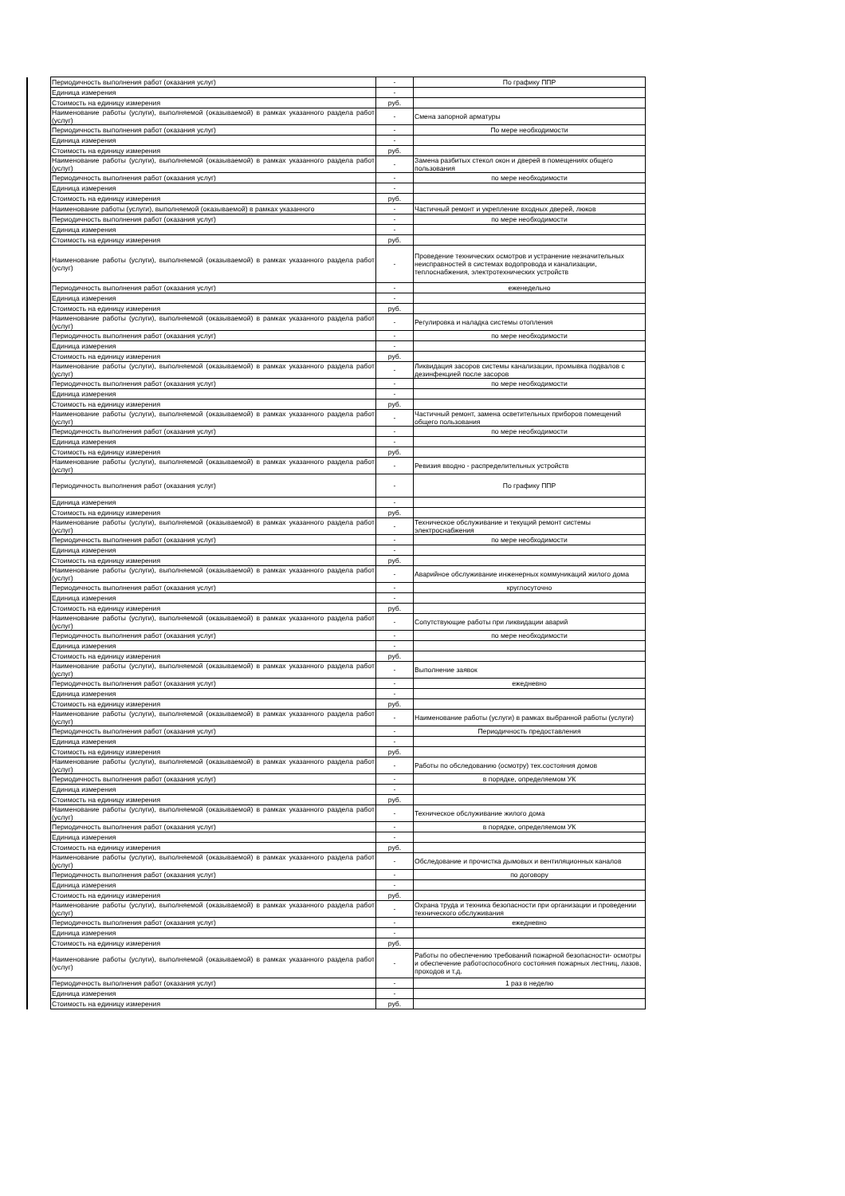| | Периодичность выполнения работ (оказания услуг) | - | По графику ППР |
| | Единица измерения | - | |
| | Стоимость на единицу измерения | руб. | |
| | Наименование работы (услуги), выполняемой (оказываемой) в рамках указанного раздела работ (услуг) | - | Смена запорной арматуры |
| | Периодичность выполнения работ (оказания услуг) | - | По мере необходимости |
| | Единица измерения | - | |
| | Стоимость на единицу измерения | руб. | |
| | Наименование работы (услуги), выполняемой (оказываемой) в рамках указанного раздела работ (услуг) | - | Замена разбитых стекол окон и дверей в помещениях общего пользования |
| | Периодичность выполнения работ (оказания услуг) | - | по мере необходимости |
| | Единица измерения | - | |
| | Стоимость на единицу измерения | руб. | |
| | Наименование работы (услуги), выполняемой (оказываемой) в рамках указанного | - | Частичный ремонт и укрепление входных дверей, люков |
| | Периодичность выполнения работ (оказания услуг) | - | по мере необходимости |
| | Единица измерения | - | |
| | Стоимость на единицу измерения | руб. | |
| | Наименование работы (услуги), выполняемой (оказываемой) в рамках указанного раздела работ (услуг) | - | Проведение технических осмотров и устранение незначительных неисправностей в системах водопровода и канализации, теплоснабжения, электротехнических устройств |
| | Периодичность выполнения работ (оказания услуг) | - | еженедельно |
| | Единица измерения | - | |
| | Стоимость на единицу измерения | руб. | |
| | Наименование работы (услуги), выполняемой (оказываемой) в рамках указанного раздела работ (услуг) | - | Регулировка и наладка системы отопления |
| | Периодичность выполнения работ (оказания услуг) | - | по мере необходимости |
| | Единица измерения | - | |
| | Стоимость на единицу измерения | руб. | |
| | Наименование работы (услуги), выполняемой (оказываемой) в рамках указанного раздела работ (услуг) | - | Ликвидация засоров системы канализации, промывка подвалов с дезинфекцией после засоров |
| | Периодичность выполнения работ (оказания услуг) | - | по мере необходимости |
| | Единица измерения | - | |
| | Стоимость на единицу измерения | руб. | |
| | Наименование работы (услуги), выполняемой (оказываемой) в рамках указанного раздела работ (услуг) | - | Частичный ремонт, замена осветительных приборов помещений общего пользования |
| | Периодичность выполнения работ (оказания услуг) | - | по мере необходимости |
| | Единица измерения | - | |
| | Стоимость на единицу измерения | руб. | |
| | Наименование работы (услуги), выполняемой (оказываемой) в рамках указанного раздела работ (услуг) | - | Ревизия вводно - распределительных устройств |
| | Периодичность выполнения работ (оказания услуг) | - | По графику ППР |
| | Единица измерения | - | |
| | Стоимость на единицу измерения | руб. | |
| | Наименование работы (услуги), выполняемой (оказываемой) в рамках указанного раздела работ (услуг) | - | Техническое обслуживание и текущий ремонт системы электроснабжения |
| | Периодичность выполнения работ (оказания услуг) | - | по мере необходимости |
| | Единица измерения | - | |
| | Стоимость на единицу измерения | руб. | |
| | Наименование работы (услуги), выполняемой (оказываемой) в рамках указанного раздела работ (услуг) | - | Аварийное обслуживание инженерных коммуникаций жилого дома |
| | Периодичность выполнения работ (оказания услуг) | - | круглосуточно |
| | Единица измерения | - | |
| | Стоимость на единицу измерения | руб. | |
| | Наименование работы (услуги), выполняемой (оказываемой) в рамках указанного раздела работ (услуг) | - | Сопутствующие работы при ликвидации аварий |
| | Периодичность выполнения работ (оказания услуг) | - | по мере необходимости |
| | Единица измерения | - | |
| | Стоимость на единицу измерения | руб. | |
| | Наименование работы (услуги), выполняемой (оказываемой) в рамках указанного раздела работ (услуг) | - | Выполнение заявок |
| | Периодичность выполнения работ (оказания услуг) | - | ежедневно |
| | Единица измерения | - | |
| | Стоимость на единицу измерения | руб. | |
| | Наименование работы (услуги), выполняемой (оказываемой) в рамках указанного раздела работ (услуг) | - | Наименование работы (услуги) в рамках выбранной работы (услуги) |
| | Периодичность выполнения работ (оказания услуг) | - | Периодичность предоставления |
| | Единица измерения | - | |
| | Стоимость на единицу измерения | руб. | |
| | Наименование работы (услуги), выполняемой (оказываемой) в рамках указанного раздела работ (услуг) | - | Работы по обследованию (осмотру) тех.состояния домов |
| | Периодичность выполнения работ (оказания услуг) | - | в порядке, определяемом УК |
| | Единица измерения | - | |
| | Стоимость на единицу измерения | руб. | |
| | Наименование работы (услуги), выполняемой (оказываемой) в рамках указанного раздела работ (услуг) | - | Техническое обслуживание жилого дома |
| | Периодичность выполнения работ (оказания услуг) | - | в порядке, определяемом УК |
| | Единица измерения | - | |
| | Стоимость на единицу измерения | руб. | |
| | Наименование работы (услуги), выполняемой (оказываемой) в рамках указанного раздела работ (услуг) | - | Обследование и прочистка дымовых и вентиляционных каналов |
| | Периодичность выполнения работ (оказания услуг) | - | по договору |
| | Единица измерения | - | |
| | Стоимость на единицу измерения | руб. | |
| | Наименование работы (услуги), выполняемой (оказываемой) в рамках указанного раздела работ (услуг) | - | Охрана труда и техника безопасности при организации и проведении технического обслуживания |
| | Периодичность выполнения работ (оказания услуг) | - | ежедневно |
| | Единица измерения | - | |
| | Стоимость на единицу измерения | руб. | |
| | Наименование работы (услуги), выполняемой (оказываемой) в рамках указанного раздела работ (услуг) | - | Работы по обеспечению требований пожарной безопасности- осмотры и обеспечение работоспособного состояния пожарных лестниц, лазов, проходов и т.д. |
| | Периодичность выполнения работ (оказания услуг) | - | 1 раз в неделю |
| | Единица измерения | - | |
| | Стоимость на единицу измерения | руб. | |